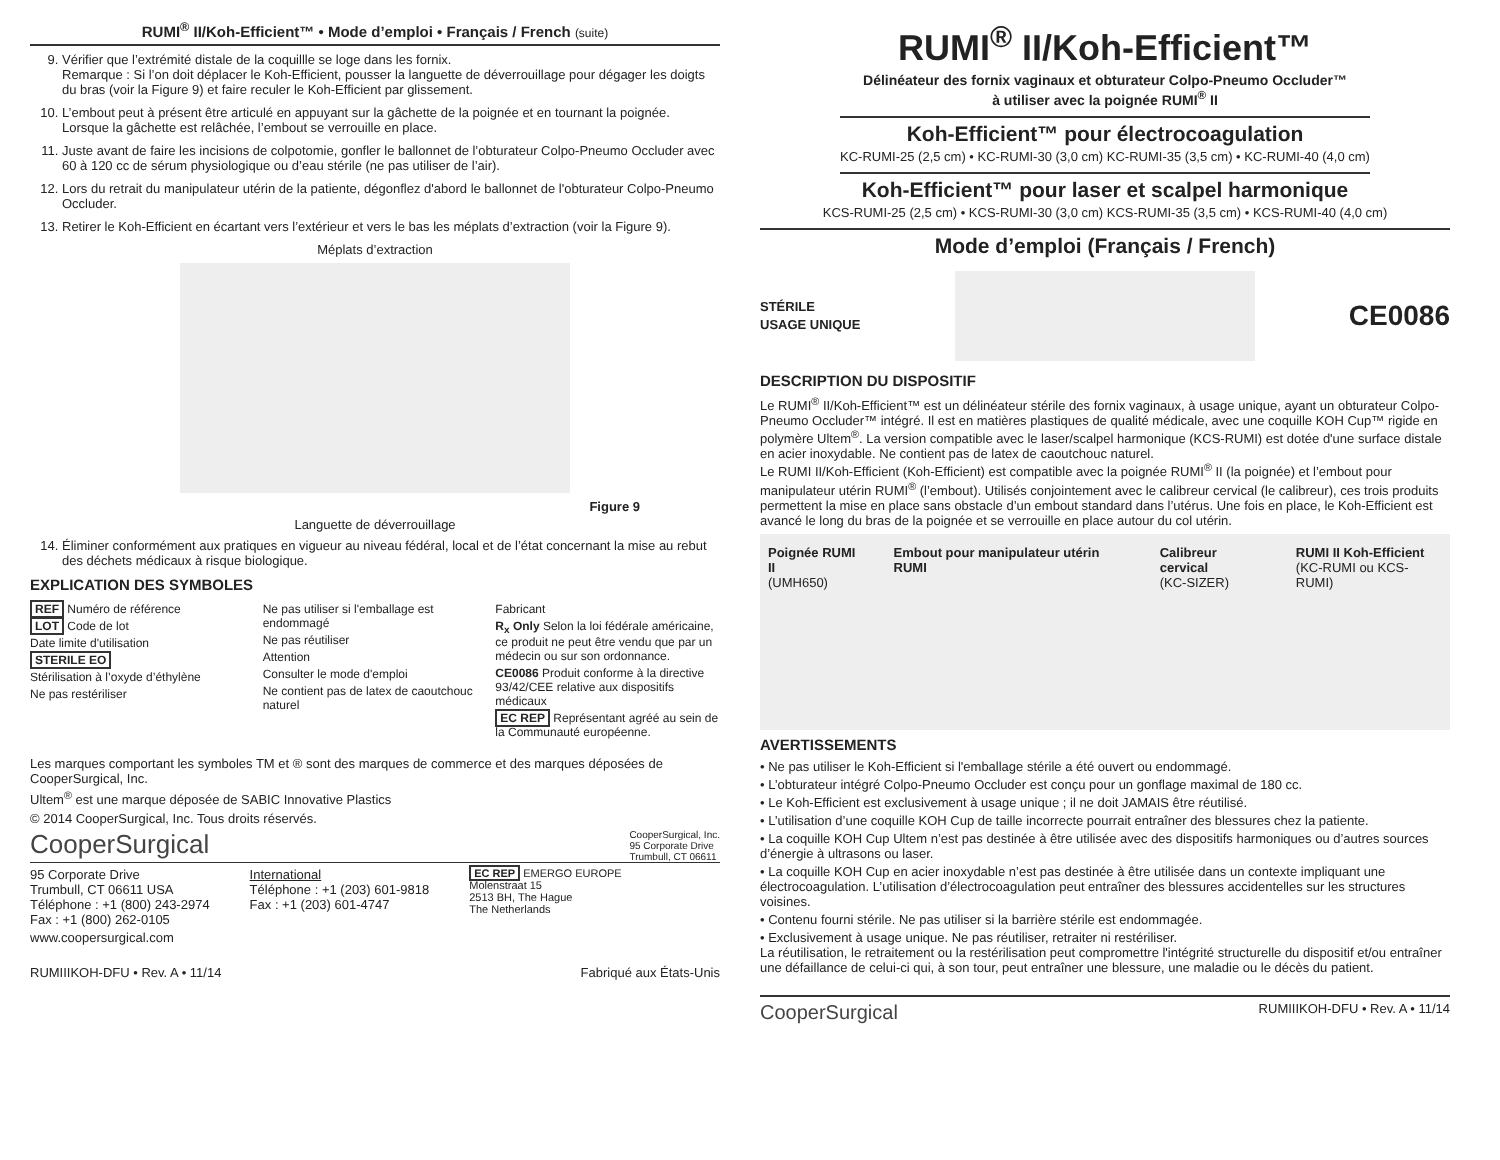RUMI<sup>®</sup> II/Koh-Efficient™ • Mode d’emploi • Français / French (suite)
9. Vérifier que l’extrémité distale de la coquillle se loge dans les fornix.
Remarque : Si l’on doit déplacer le Koh-Efficient, pousser la languette de déverrouillage pour dégager les doigts du bras (voir la Figure 9) et faire reculer le Koh-Efficient par glissement.
10. L’embout peut à présent être articulé en appuyant sur la gâchette de la poignée et en tournant la poignée. Lorsque la gâchette est relâchée, l’embout se verrouille en place.
11. Juste avant de faire les incisions de colpotomie, gonfler le ballonnet de l’obturateur Colpo-Pneumo Occluder avec 60 à 120 cc de sérum physiologique ou d’eau stérile (ne pas utiliser de l’air).
12. Lors du retrait du manipulateur utérin de la patiente, dégonflez d'abord le ballonnet de l'obturateur Colpo-Pneumo Occluder.
13. Retirer le Koh-Efficient en écartant vers l’extérieur et vers le bas les méplats d’extraction (voir la Figure 9).
Méplats d’extraction
Figure 9
Languette de déverrouillage
14. Éliminer conformément aux pratiques en vigueur au niveau fédéral, local et de l’état concernant la mise au rebut des déchets médicaux à risque biologique.
EXPLICATION DES SYMBOLES
REF Numéro de référence
LOT Code de lot
Date limite d'utilisation
STERILE EO
Stérilisation à l’oxyde d’éthylène
Ne pas restériliser
Ne pas utiliser si l'emballage est endommagé
Ne pas réutiliser
Attention
Consulter le mode d'emploi
Ne contient pas de latex de caoutchouc naturel
Fabricant
R<sub>x</sub> Only Selon la loi fédérale américaine, ce produit ne peut être vendu que par un médecin ou sur son ordonnance.
CE0086 Produit conforme à la directive 93/42/CEE relative aux dispositifs médicaux
EC REP Représentant agréé au sein de la Communauté européenne.
Les marques comportant les symboles TM et ® sont des marques de commerce et des marques déposées de CooperSurgical, Inc.
Ultem<sup>®</sup> est une marque déposée de SABIC Innovative Plastics
© 2014 CooperSurgical, Inc. Tous droits réservés.
CooperSurgical CooperSurgical, Inc.
95 Corporate Drive
Trumbull, CT 06611
95 Corporate Drive
Trumbull, CT 06611 USA
Téléphone : +1 (800) 243-2974
Fax : +1 (800) 262-0105
International
Téléphone : +1 (203) 601-9818
Fax : +1 (203) 601-4747
EC REP EMERGO EUROPE
Molenstraat 15
2513 BH, The Hague
The Netherlands
www.coopersurgical.com
RUMIIIKOH-DFU • Rev. A • 11/14 Fabriqué aux États-Unis
RUMI<sup>®</sup> II/Koh-Efficient™
Délinéateur des fornix vaginaux et obturateur Colpo-Pneumo Occluder™
à utiliser avec la poignée RUMI<sup>®</sup> II
Koh-Efficient™ pour électrocoagulation
KC-RUMI-25 (2,5 cm) • KC-RUMI-30 (3,0 cm) KC-RUMI-35 (3,5 cm) • KC-RUMI-40 (4,0 cm)
Koh-Efficient™ pour laser et scalpel harmonique
KCS-RUMI-25 (2,5 cm) • KCS-RUMI-30 (3,0 cm) KCS-RUMI-35 (3,5 cm) • KCS-RUMI-40 (4,0 cm)
Mode d’emploi (Français / French)
STÉRILE
USAGE UNIQUE
CE0086
DESCRIPTION DU DISPOSITIF
Le RUMI<sup>®</sup> II/Koh-Efficient™ est un délinéateur stérile des fornix vaginaux, à usage unique, ayant un obturateur Colpo-Pneumo Occluder™ intégré. Il est en matières plastiques de qualité médicale, avec une coquille KOH Cup™ rigide en polymère Ultem<sup>®</sup>. La version compatible avec le laser/scalpel harmonique (KCS-RUMI) est dotée d'une surface distale en acier inoxydable. Ne contient pas de latex de caoutchouc naturel.
Le RUMI II/Koh-Efficient (Koh-Efficient) est compatible avec la poignée RUMI<sup>®</sup> II (la poignée) et l’embout pour manipulateur utérin RUMI<sup>®</sup> (l’embout). Utilisés conjointement avec le calibreur cervical (le calibreur), ces trois produits permettent la mise en place sans obstacle d’un embout standard dans l’utérus. Une fois en place, le Koh-Efficient est avancé le long du bras de la poignée et se verrouille en place autour du col utérin.
Poignée RUMI II
(UMH650)
Embout pour manipulateur utérin RUMI
Calibreur cervical
(KC-SIZER)
RUMI II Koh-Efficient
(KC-RUMI ou KCS-RUMI)
AVERTISSEMENTS
• Ne pas utiliser le Koh-Efficient si l'emballage stérile a été ouvert ou endommagé.
• L’obturateur intégré Colpo-Pneumo Occluder est conçu pour un gonflage maximal de 180 cc.
• Le Koh-Efficient est exclusivement à usage unique ; il ne doit JAMAIS être réutilisé.
• L’utilisation d’une coquille KOH Cup de taille incorrecte pourrait entraîner des blessures chez la patiente.
• La coquille KOH Cup Ultem n’est pas destinée à être utilisée avec des dispositifs harmoniques ou d’autres sources d’énergie à ultrasons ou laser.
• La coquille KOH Cup en acier inoxydable n’est pas destinée à être utilisée dans un contexte impliquant une électrocoagulation. L’utilisation d’électrocoagulation peut entraîner des blessures accidentelles sur les structures voisines.
• Contenu fourni stérile. Ne pas utiliser si la barrière stérile est endommagée.
• Exclusivement à usage unique. Ne pas réutiliser, retraiter ni restériliser.
La réutilisation, le retraitement ou la restérilisation peut compromettre l'intégrité structurelle du dispositif et/ou entraîner une défaillance de celui-ci qui, à son tour, peut entraîner une blessure, une maladie ou le décès du patient.
CooperSurgical RUMIIIKOH-DFU • Rev. A • 11/14